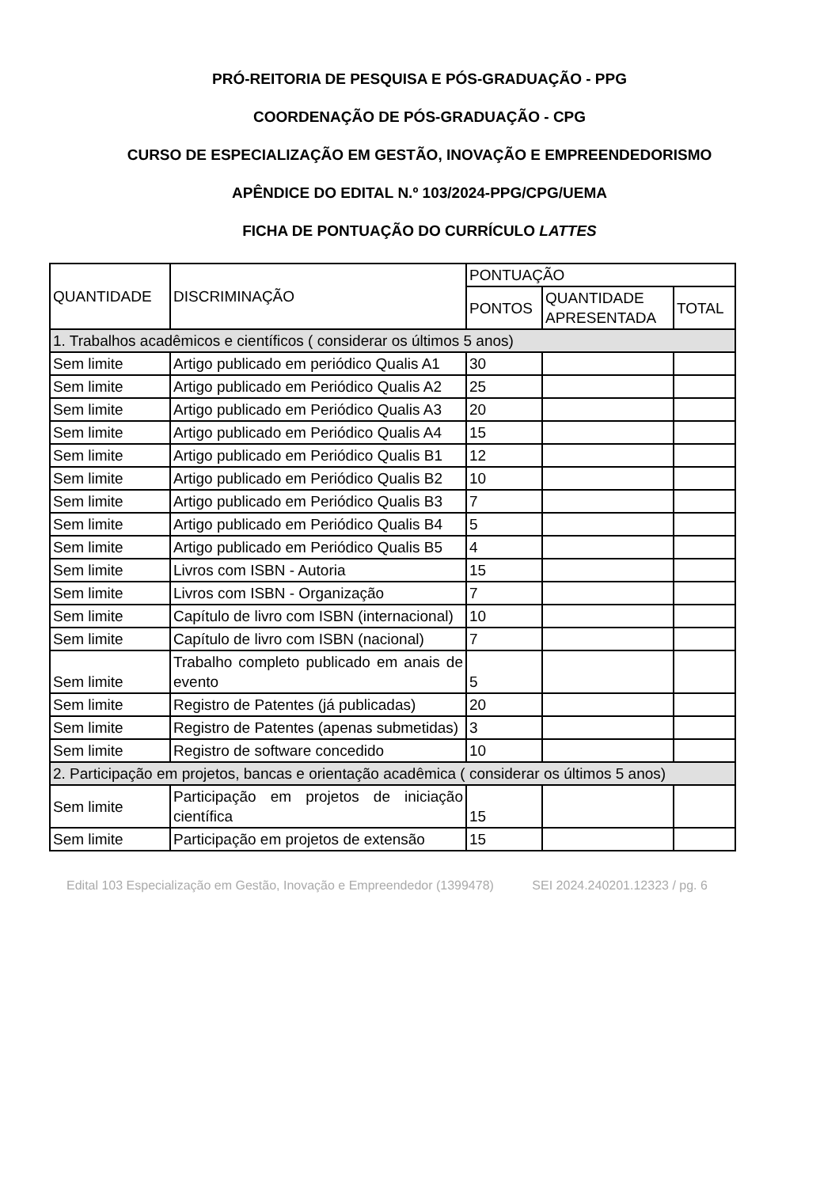PRÓ-REITORIA DE PESQUISA E PÓS-GRADUAÇÃO - PPG
COORDENAÇÃO DE PÓS-GRADUAÇÃO - CPG
CURSO DE ESPECIALIZAÇÃO EM GESTÃO, INOVAÇÃO E EMPREENDEDORISMO
APÊNDICE DO EDITAL N.º 103/2024-PPG/CPG/UEMA
FICHA DE PONTUAÇÃO DO CURRÍCULO LATTES
| QUANTIDADE | DISCRIMINAÇÃO | PONTUAÇÃO | | |
| --- | --- | --- | --- | --- |
| | | PONTOS | QUANTIDADE APRESENTADA | TOTAL |
| 1. Trabalhos acadêmicos e científicos ( considerar os últimos 5 anos) | | | | |
| Sem limite | Artigo publicado em periódico Qualis A1 | 30 | | |
| Sem limite | Artigo publicado em Periódico Qualis A2 | 25 | | |
| Sem limite | Artigo publicado em Periódico Qualis A3 | 20 | | |
| Sem limite | Artigo publicado em Periódico Qualis A4 | 15 | | |
| Sem limite | Artigo publicado em Periódico Qualis B1 | 12 | | |
| Sem limite | Artigo publicado em Periódico Qualis B2 | 10 | | |
| Sem limite | Artigo publicado em Periódico Qualis B3 | 7 | | |
| Sem limite | Artigo publicado em Periódico Qualis B4 | 5 | | |
| Sem limite | Artigo publicado em Periódico Qualis B5 | 4 | | |
| Sem limite | Livros com ISBN - Autoria | 15 | | |
| Sem limite | Livros com ISBN - Organização | 7 | | |
| Sem limite | Capítulo de livro com ISBN (internacional) | 10 | | |
| Sem limite | Capítulo de livro com ISBN (nacional) | 7 | | |
| Sem limite | Trabalho completo publicado em anais de evento | 5 | | |
| Sem limite | Registro de Patentes (já publicadas) | 20 | | |
| Sem limite | Registro de Patentes (apenas submetidas) | 3 | | |
| Sem limite | Registro de software concedido | 10 | | |
| 2. Participação em projetos, bancas e orientação acadêmica ( considerar os últimos 5 anos) | | | | |
| Sem limite | Participação em projetos de iniciação científica | 15 | | |
| Sem limite | Participação em projetos de extensão | 15 | | |
Edital 103 Especialização em Gestão, Inovação e Empreendedor (1399478) SEI 2024.240201.12323 / pg. 6